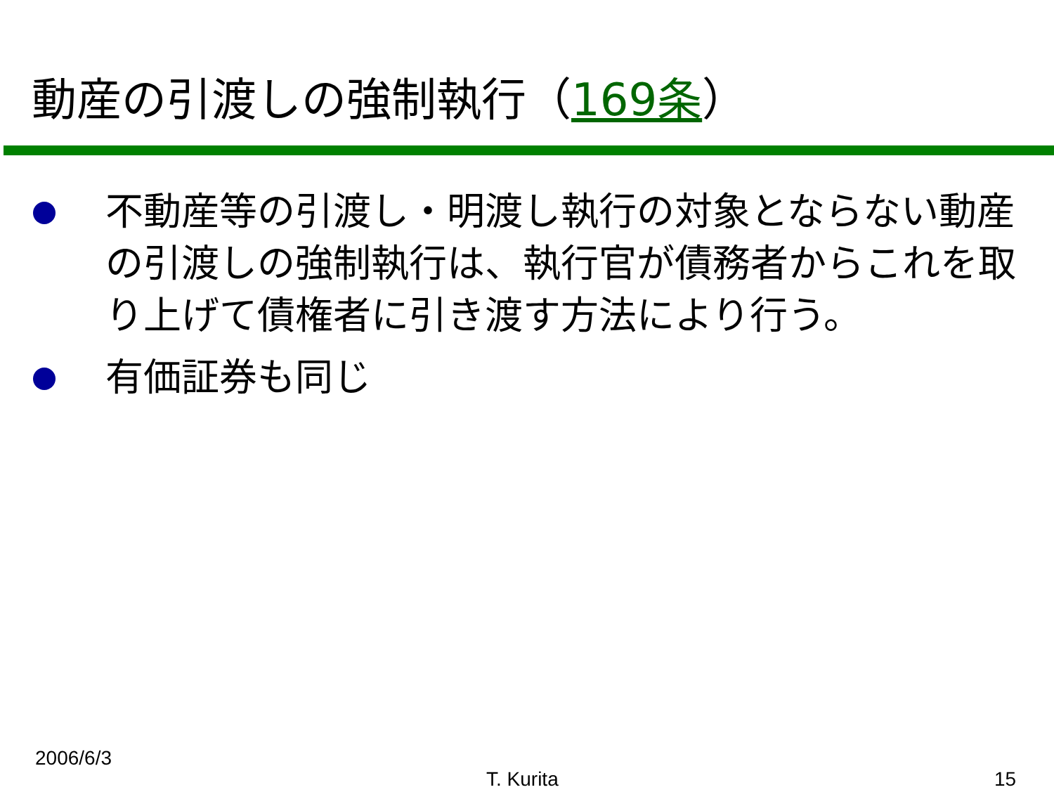動産の引渡しの強制執行（169条）
不動産等の引渡し・明渡し執行の対象とならない動産の引渡しの強制執行は、執行官が債務者からこれを取り上げて債権者に引き渡す方法により行う。
有価証券も同じ
2006/6/3
T. Kurita 15